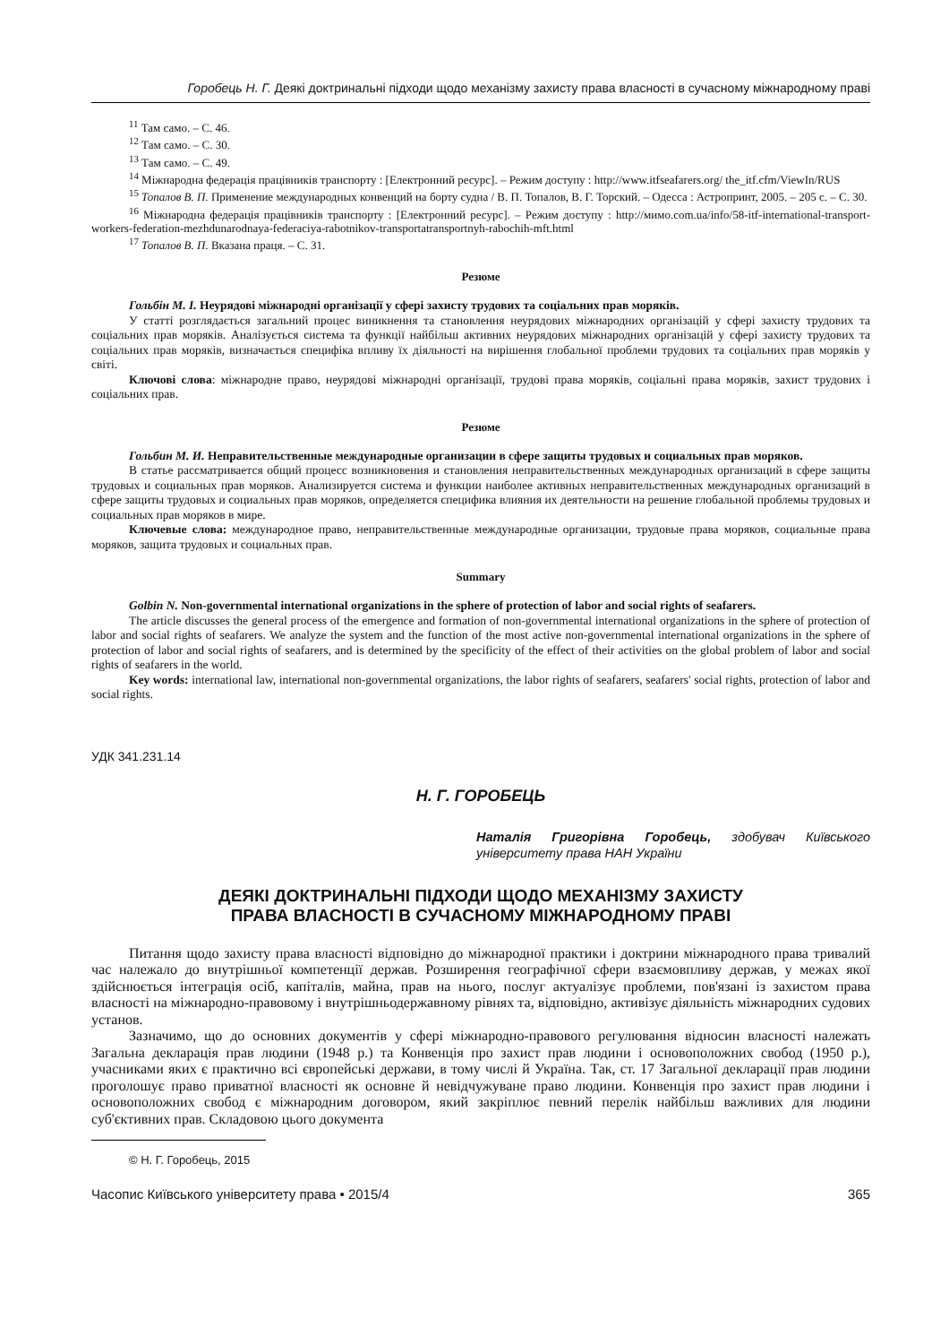Горобець Н. Г. Деякі доктринальні підходи щодо механізму захисту права власності в сучасному міжнародному праві
<sup>11</sup> Там само. – С. 46.
<sup>12</sup> Там само. – С. 30.
<sup>13</sup> Там само. – С. 49.
<sup>14</sup> Міжнародна федерація працівників транспорту : [Електронний ресурс]. – Режим доступу : http://www.itfseafarers.org/ the_itf.cfm/ViewIn/RUS
<sup>15</sup> Топалов В. П. Применение международных конвенций на борту судна / В. П. Топалов, В. Г. Торский. – Одесса : Астропринт, 2005. – 205 с. – С. 30.
<sup>16</sup> Міжнародна федерація працівників транспорту : [Електронний ресурс]. – Режим доступу : http://мимо.com.ua/info/58-itf-international-transport-workers-federation-mezhdunarodnaya-federaciya-rabotnikov-transportatransportnyh-rabochih-mft.html
<sup>17</sup> Топалов В. П. Вказана праця. – С. 31.
Резюме
Гольбін М. І. Неурядові міжнародні організації у сфері захисту трудових та соціальних прав моряків.
У статті розглядається загальний процес виникнення та становлення неурядових міжнародних організацій у сфері захисту трудових та соціальних прав моряків. Аналізується система та функції найбільш активних неурядових міжнародних організацій у сфері захисту трудових та соціальних прав моряків, визначається специфіка впливу їх діяльності на вирішення глобальної проблеми трудових та соціальних прав моряків у світі.
Ключові слова: міжнародне право, неурядові міжнародні організації, трудові права моряків, соціальні права моряків, захист трудових і соціальних прав.
Резюме
Гольбин М. И. Неправительственные международные организации в сфере защиты трудовых и социальных прав моряков.
В статье рассматривается общий процесс возникновения и становления неправительственных международных организаций в сфере защиты трудовых и социальных прав моряков. Анализируется система и функции наиболее активных неправительственных международных организаций в сфере защиты трудовых и социальных прав моряков, определяется специфика влияния их деятельности на решение глобальной проблемы трудовых и социальных прав моряков в мире.
Ключевые слова: международное право, неправительственные международные организации, трудовые права моряков, социальные права моряков, защита трудовых и социальных прав.
Summary
Golbin N. Non-governmental international organizations in the sphere of protection of labor and social rights of seafarers.
The article discusses the general process of the emergence and formation of non-governmental international organizations in the sphere of protection of labor and social rights of seafarers. We analyze the system and the function of the most active non-governmental international organizations in the sphere of protection of labor and social rights of seafarers, and is determined by the specificity of the effect of their activities on the global problem of labor and social rights of seafarers in the world.
Key words: international law, international non-governmental organizations, the labor rights of seafarers, seafarers' social rights, protection of labor and social rights.
УДК 341.231.14
Н. Г. ГОРОБЕЦЬ
Наталія Григорівна Горобець, здобувач Київського університету права НАН України
ДЕЯКІ ДОКТРИНАЛЬНІ ПІДХОДИ ЩОДО МЕХАНІЗМУ ЗАХИСТУ
ПРАВА ВЛАСНОСТІ В СУЧАСНОМУ МІЖНАРОДНОМУ ПРАВІ
Питання щодо захисту права власності відповідно до міжнародної практики і доктрини міжнародного права тривалий час належало до внутрішньої компетенції держав. Розширення географічної сфери взаємовпливу держав, у межах якої здійснюється інтеграція осіб, капіталів, майна, прав на нього, послуг актуалізує проблеми, пов'язані із захистом права власності на міжнародно-правовому і внутрішньодержавному рівнях та, відповідно, активізує діяльність міжнародних судових установ.
Зазначимо, що до основних документів у сфері міжнародно-правового регулювання відносин власності належать Загальна декларація прав людини (1948 р.) та Конвенція про захист прав людини і основоположних свобод (1950 р.), учасниками яких є практично всі європейські держави, в тому числі й Україна. Так, ст. 17 Загальної декларації прав людини проголошує право приватної власності як основне й невідчужуване право людини. Конвенція про захист прав людини і основоположних свобод є міжнародним договором, який закріплює певний перелік найбільш важливих для людини суб'єктивних прав. Складовою цього документа
© Н. Г. Горобець, 2015
Часопис Київського університету права • 2015/4 365